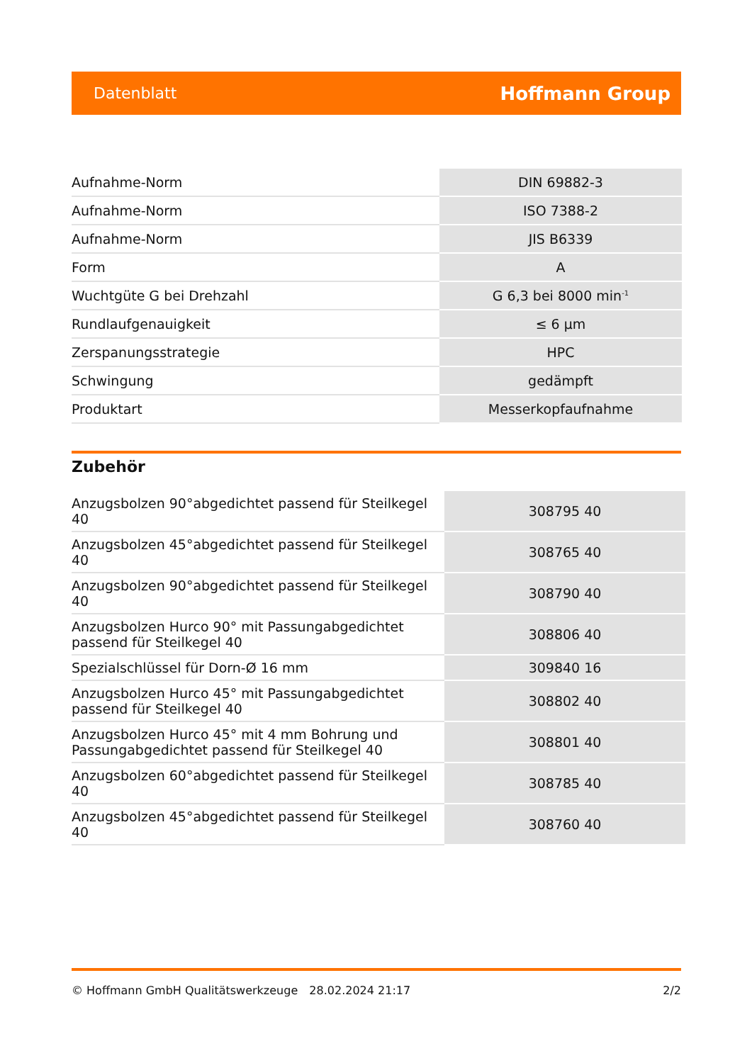Datenblatt Hoffmann Group
| Aufnahme-Norm | DIN 69882-3 |
| Aufnahme-Norm | ISO 7388-2 |
| Aufnahme-Norm | JIS B6339 |
| Form | A |
| Wuchtgüte G bei Drehzahl | G 6,3 bei 8000 min<sup>-1</sup> |
| Rundlaufgenauigkeit | ≤ 6 µm |
| Zerspanungsstrategie | HPC |
| Schwingung | gedämpft |
| Produktart | Messerkopfaufnahme |
Zubehör
| Anzugsbolzen 90°abgedichtet passend für Steilkegel 40 | 308795 40 |
| Anzugsbolzen 45°abgedichtet passend für Steilkegel 40 | 308765 40 |
| Anzugsbolzen 90°abgedichtet passend für Steilkegel 40 | 308790 40 |
| Anzugsbolzen Hurco 90° mit Passungabgedichtet passend für Steilkegel 40 | 308806 40 |
| Spezialschlüssel für Dorn-Ø 16 mm | 309840 16 |
| Anzugsbolzen Hurco 45° mit Passungabgedichtet passend für Steilkegel 40 | 308802 40 |
| Anzugsbolzen Hurco 45° mit 4 mm Bohrung und Passungabgedichtet passend für Steilkegel 40 | 308801 40 |
| Anzugsbolzen 60°abgedichtet passend für Steilkegel 40 | 308785 40 |
| Anzugsbolzen 45°abgedichtet passend für Steilkegel 40 | 308760 40 |
© Hoffmann GmbH Qualitätswerkzeuge 28.02.2024 21:17 2/2